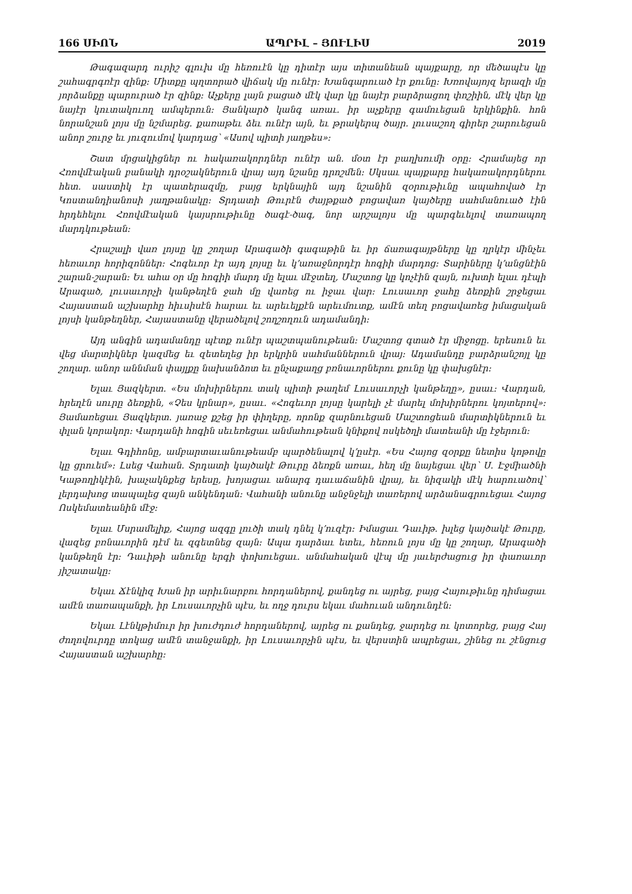166 ՍԻՈՆ ԱՊՐԻԼ – ՅՈՒԼԻՍ 2019
Թագազարդ ուրիշ գլուխ մը հեռուէն կը դիտէր այս տիտանեան պայքարը, որ մեծապէս կը շահագրգռէր զինք։ Միտքը պղտորած վիճակ մը ունէր։ Խանգարուած էր քունը։ Խռովայոյզ երազի մը յորձանքը պարուրած էր զինք։ Աչքերը լայն բացած մէկ վար կը նայէր բարձրացող փոշիին, մէկ վեր կը նայէր կուտակուող ամպերուն։ Յանկարծ կանգ առաւ. իր աչքերը գամուեցան երկինքին. հոն նորանշան լոյս մը նշմարեց. քառաթեւ ձեւ ունէր այն, եւ թրակերպ ծայր. լուսաշող գիրեր շարուեցան անոր շուրջ եւ յուզումով կարդաց՝ «Ասով պիտի յաղթես»։
Շատ մրցակիցներ ու հակառակորդներ ունէր ան. մօտ էր բաղխումի օրը։ Հրամայեց որ Հռովմէական բանակի դրօշակներուն վրայ այդ նշանը դրոշմեն։ Սկսաւ պայքարը հակառակորդներու հետ. սաստիկ էր պատերազմը, բայց երկնային այդ նշանին զօրութիւնը ապահոված էր Կոստանդիանոսի յաղթանակը։ Տրդատի Թուրէն ժայթքած բոցավառ կայծերը սահմանուած էին հրդեհելու Հռովմէական կայսրութիւնը ծագէ-ծագ, նոր արշալոյս մը պարգեւելով տառապող մարդկութեան։
Հրաշալի վառ լոյսը կը շողար Արագածի գագաթին եւ իր ճառագայթները կը ղրկէր մինչեւ հեռաւոր հորիզոններ։ Հոգեւոր էր այդ լոյսը եւ կ՚առաջնորդէր հոգիի մարդոց։ Տարիները կ՚անցնէին շարան-շարան։ Եւ ահա օր մը հոգիի մարդ մը ելաւ մէջտեղ, Մաշտոց կը կոչէին զայն, ուխտի ելաւ դէպի Արագած, լուսաւորչի կանթեղէն ջահ մը վառեց ու իջաւ վար։ Լուսաւոր ջահը ձեռքին շրջեցաւ Հայաստան աշխարհը հիւսիսէն հարաւ եւ արեւելքէն արեւմուտք, ամէն տեղ բոցավառեց իմացական լոյսի կանթեղներ, Հայաստանը վերածելով շողշողուն ադամանդի։
Այդ անգին ադամանդը պէտք ունէր պաշտպանութեան։ Մաշտոց գտած էր միջոցը. երեսուն եւ վեց մարտիկներ կազմեց եւ զետեղեց իր երկրին սահմաններուն վրայ։ Ադամանդը բարձրանշոյլ կը շողար. անոր աննման փայլքը նախանձոտ եւ ընչաքաղց բռնաւորներու քունը կը փախցնէր։
Ելաւ Յազկերտ. «Ես մոխիրներու տակ պիտի թաղեմ Լուսաւորչի կանթեղը», ըսաւ։ Վարդան, հրեղէն սուրը ձեռքին, «Չես կրնար», ըսաւ. «Հոգեւոր լոյսը կարելի չէ մարել մոխիրներու կոյտերով»։ Յամառեցաւ Յազկերտ. յառաջ քշեց իր փիղերը, որոնք զարնուեցան Մաշտոցեան մարտիկներուն եւ փլան կորակոր։ Վարդանի հոգին սեւեռեցաւ անմահութեան կնիքով ոսկեծղի մատեանի մը էջերուն։
Ելաւ Գդիհոնը, ամբարտաւանութեամբ պարծենալով կ՚ըսէր. «Ես Հայոց զօրքը նետիս կոթովը կը ցրուեմ»։ Լսեց Վահան. Տրդատի կայծակէ Թուրը ձեռքն առաւ, հեղ մը նայեցաւ վեր՝ Ս. Էջմիածնի Կաթողիկէին, խաչակնքեց երեսը, խոյացաւ անարգ դաւաճանին վրայ, եւ նիզակի մէկ հարուածով՝ լերդախոց տապալեց զայն անկենդան։ Վահանի անունը անջնջելի տառերով արձանագրուեցաւ Հայոց Ոսկեմատեանին մէջ։
Ելաւ Մսրամելիք, Հայոց ազգը լուծի տակ դնել կ՚ուզէր։ Իմացաւ Դաւիթ. խլեց կայծակէ Թուրը, վազեց բռնաւորին դէմ եւ զգետնեց զայն։ Ապա դարձաւ ետեւ, հեռուն լոյս մը կը շողար, Արագածի կանթեղն էր։ Դաւիթի անունը երգի փոխուեցաւ. անմահական վէպ մը յաւերժացուց իր փառաւոր յիշատակը։
Եկաւ Ճէնկիզ Խան իր արիւնարբու հորդաներով, քանդեց ու այրեց, բայց Հայութիւնը դիմացաւ ամէն տառապանքի, իր Լուսաւորչին պէս, եւ ողջ դուրս եկաւ մահուան անդունդէն։
Եկաւ Լէնկթիմուր իր խուժդուժ հորդաներով, այրեց ու քանդեց, ջարդեց ու կոտորեց, բայց Հայ ժողովուրդը տոկաց ամէն տանջանքի, իր Լուսաւորչին պէս, եւ վերստին ապրեցաւ, շինեց ու շէնցուց Հայաստան աշխարհը։